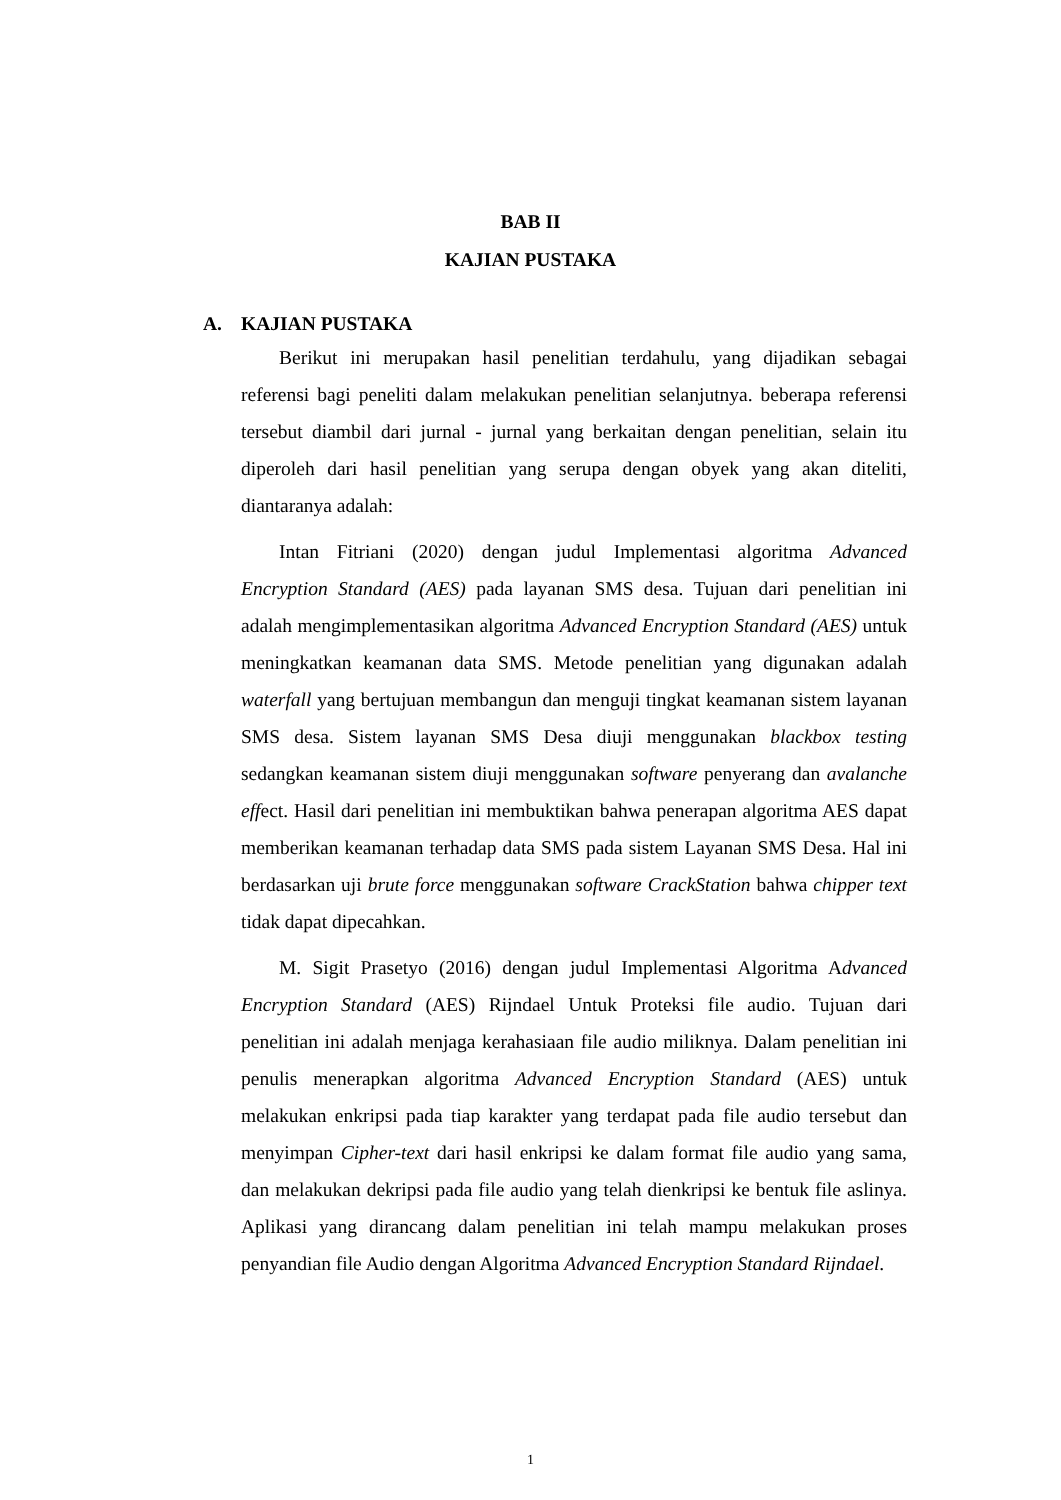BAB II
KAJIAN PUSTAKA
A. KAJIAN PUSTAKA
Berikut ini merupakan hasil penelitian terdahulu, yang dijadikan sebagai referensi bagi peneliti dalam melakukan penelitian selanjutnya. beberapa referensi tersebut diambil dari jurnal - jurnal yang berkaitan dengan penelitian, selain itu diperoleh dari hasil penelitian yang serupa dengan obyek yang akan diteliti, diantaranya adalah:
Intan Fitriani (2020) dengan judul Implementasi algoritma Advanced Encryption Standard (AES) pada layanan SMS desa. Tujuan dari penelitian ini adalah mengimplementasikan algoritma Advanced Encryption Standard (AES) untuk meningkatkan keamanan data SMS. Metode penelitian yang digunakan adalah waterfall yang bertujuan membangun dan menguji tingkat keamanan sistem layanan SMS desa. Sistem layanan SMS Desa diuji menggunakan blackbox testing sedangkan keamanan sistem diuji menggunakan software penyerang dan avalanche effect. Hasil dari penelitian ini membuktikan bahwa penerapan algoritma AES dapat memberikan keamanan terhadap data SMS pada sistem Layanan SMS Desa. Hal ini berdasarkan uji brute force menggunakan software CrackStation bahwa chipper text tidak dapat dipecahkan.
M. Sigit Prasetyo (2016) dengan judul Implementasi Algoritma Advanced Encryption Standard (AES) Rijndael Untuk Proteksi file audio. Tujuan dari penelitian ini adalah menjaga kerahasiaan file audio miliknya. Dalam penelitian ini penulis menerapkan algoritma Advanced Encryption Standard (AES) untuk melakukan enkripsi pada tiap karakter yang terdapat pada file audio tersebut dan menyimpan Cipher-text dari hasil enkripsi ke dalam format file audio yang sama, dan melakukan dekripsi pada file audio yang telah dienkripsi ke bentuk file aslinya. Aplikasi yang dirancang dalam penelitian ini telah mampu melakukan proses penyandian file Audio dengan Algoritma Advanced Encryption Standard Rijndael.
1